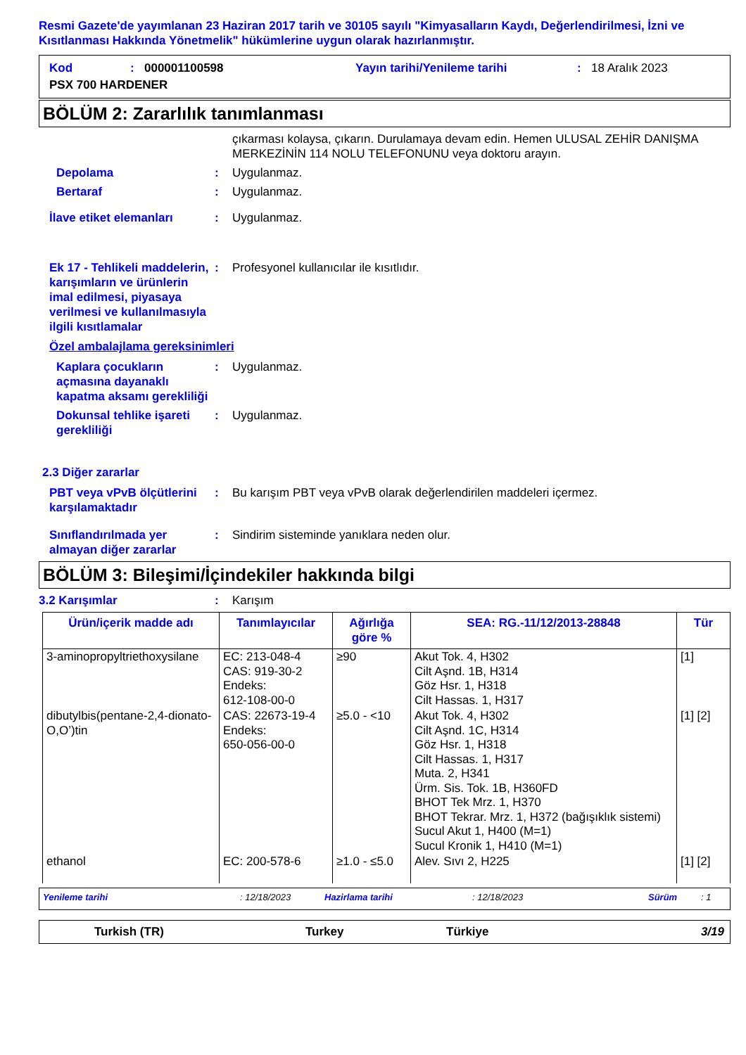Resmi Gazete'de yayımlanan 23 Haziran 2017 tarih ve 30105 sayılı "Kimyasalların Kaydı, Değerlendirilmesi, İzni ve Kısıtlanması Hakkında Yönetmelik" hükümlerine uygun olarak hazırlanmıştır.
Kod: 000001100598 Yayın tarihi/Yenileme tarihi: 18 Aralık 2023 PSX 700 HARDENER
BÖLÜM 2: Zararlılık tanımlanması
çıkarması kolaysa, çıkarın. Durulamaya devam edin. Hemen ULUSAL ZEHİR DANIŞMA MERKEZİNİN 114 NOLU TELEFONUNU veya doktoru arayın.
Depolama: Uygulanmaz.
Bertaraf: Uygulanmaz.
İlave etiket elemanları: Uygulanmaz.
Ek 17 - Tehlikeli maddelerin, karışımların ve ürünlerin imal edilmesi, piyasaya verilmesi ve kullanılmasıyla ilgili kısıtlamalar: Profesyonel kullanıcılar ile kısıtlıdır.
Özel ambalajlama gereksinimleri
Kaplara çocukların açmasına dayanaklı kapatma aksamı gerekliliği: Uygulanmaz.
Dokunsal tehlike işareti gerekliliği: Uygulanmaz.
2.3 Diğer zararlar
PBT veya vPvB ölçütlerini karşılamaktadır: Bu karışım PBT veya vPvB olarak değerlendirilen maddeleri içermez.
Sınıflandırılmada yer almayan diğer zararlar: Sindirim sisteminde yanıklara neden olur.
BÖLÜM 3: Bileşimi/İçindekiler hakkında bilgi
3.2 Karışımlar: Karışım
| Ürün/içerik madde adı | Tanımlayıcılar | Ağırlığa göre % | SEA: RG.-11/12/2013-28848 | Tür |
| --- | --- | --- | --- | --- |
| 3-aminopropyltriethoxysilane | EC: 213-048-4 CAS: 919-30-2 Endeks: 612-108-00-0 | ≥90 | Akut Tok. 4, H302 Cilt Aşnd. 1B, H314 Göz Hsr. 1, H318 Cilt Hassas. 1, H317 | [1] |
| dibutylbis(pentane-2,4-dionato-O,O’)tin | CAS: 22673-19-4 Endeks: 650-056-00-0 | ≥5.0 - <10 | Akut Tok. 4, H302 Cilt Aşnd. 1C, H314 Göz Hsr. 1, H318 Cilt Hassas. 1, H317 Muta. 2, H341 Ürm. Sis. Tok. 1B, H360FD BHOT Tek Mrz. 1, H370 BHOT Tekrar. Mrz. 1, H372 (bağışıklık sistemi) Sucul Akut 1, H400 (M=1) Sucul Kronik 1, H410 (M=1) | [1] [2] |
| ethanol | EC: 200-578-6 | ≥1.0 - ≤5.0 | Alev. Sıvı 2, H225 | [1] [2] |
Yenileme tarihi: 12/18/2023 Hazirlama tarihi: 12/18/2023 Sürüm: 1
Turkish (TR) Turkey Türkiye 3/19